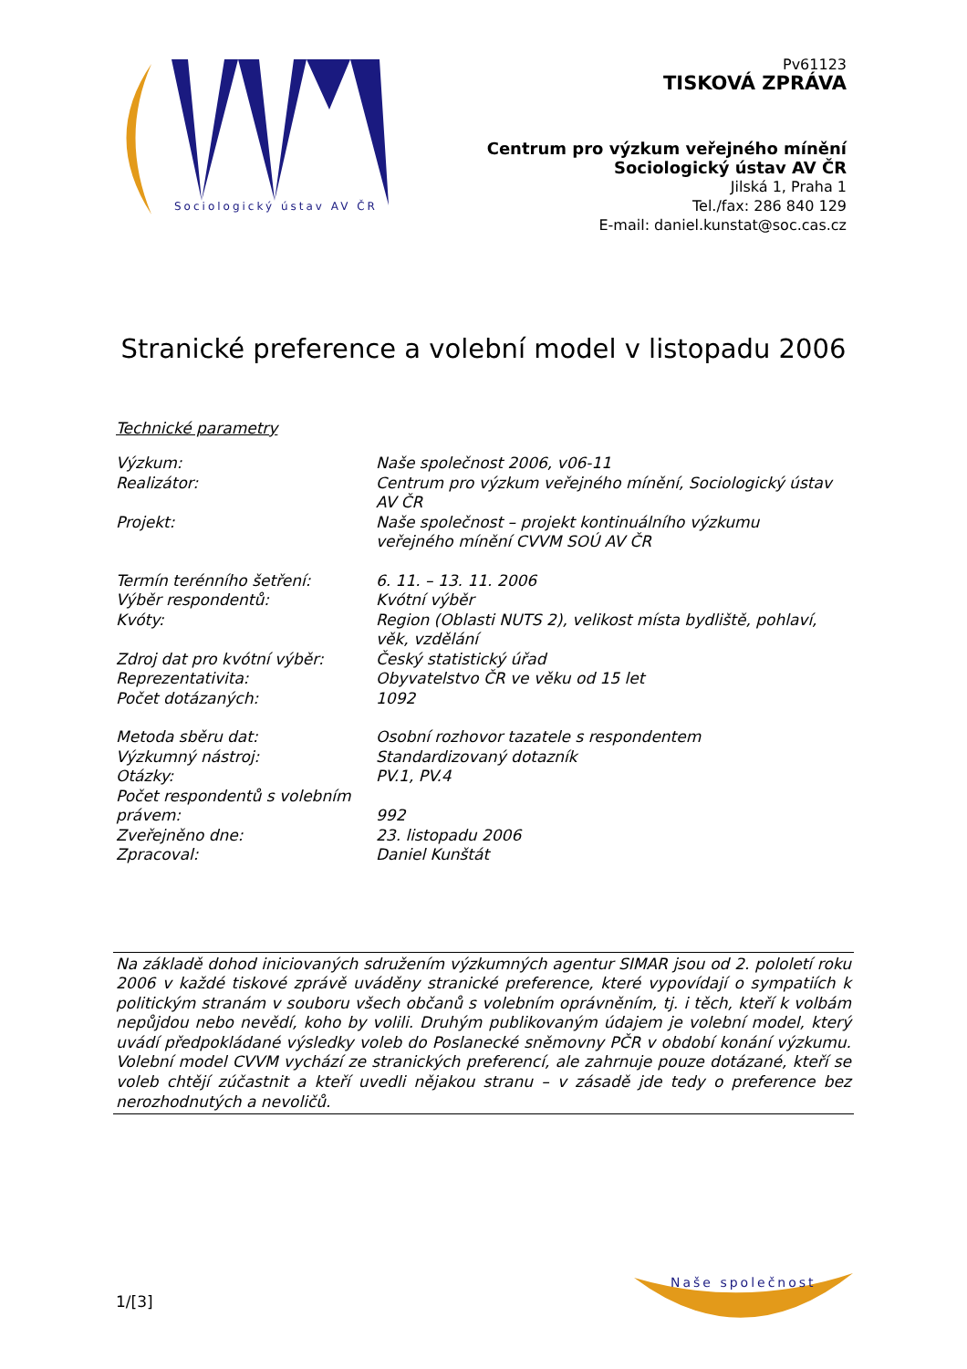Sociologický ústav AV ČR
Pv61123
TISKOVÁ ZPRÁVA
Centrum pro výzkum veřejného mínění
Sociologický ústav AV ČR
Jilská 1, Praha 1
Tel./fax: 286 840 129
E-mail: daniel.kunstat@soc.cas.cz
Stranické preference a volební model v listopadu 2006
Technické parametry
| Výzkum: | Naše společnost 2006, v06-11 |
| Realizátor: | Centrum pro výzkum veřejného mínění, Sociologický ústav AV ČR |
| Projekt: | Naše společnost – projekt kontinuálního výzkumu veřejného mínění CVVM SOÚ AV ČR |
| Termín terénního šetření: | 6. 11. – 13. 11. 2006 |
| Výběr respondentů: | Kvótní výběr |
| Kvóty: | Region (Oblasti NUTS 2), velikost místa bydliště, pohlaví, věk, vzdělání |
| Zdroj dat pro kvótní výběr: | Český statistický úřad |
| Reprezentativita: | Obyvatelstvo ČR ve věku od 15 let |
| Počet dotázaných: | 1092 |
| Metoda sběru dat: | Osobní rozhovor tazatele s respondentem |
| Výzkumný nástroj: | Standardizovaný dotazník |
| Otázky: | PV.1, PV.4 |
| Počet respondentů s volebním právem: | 992 |
| Zveřejněno dne: | 23. listopadu 2006 |
| Zpracoval: | Daniel Kunštát |
Na základě dohod iniciovaných sdružením výzkumných agentur SIMAR jsou od 2. pololetí roku 2006 v každé tiskové zprávě uváděny stranické preference, které vypovídají o sympatiích k politickým stranám v souboru všech občanů s volebním oprávněním, tj. i těch, kteří k volbám nepůjdou nebo nevědí, koho by volili. Druhým publikovaným údajem je volební model, který uvádí předpokládané výsledky voleb do Poslanecké sněmovny PČR v období konání výzkumu. Volební model CVVM vychází ze stranických preferencí, ale zahrnuje pouze dotázané, kteří se voleb chtějí zúčastnit a kteří uvedli nějakou stranu – v zásadě jde tedy o preference bez nerozhodnutých a nevoličů.
1/[3]
Naše společnost